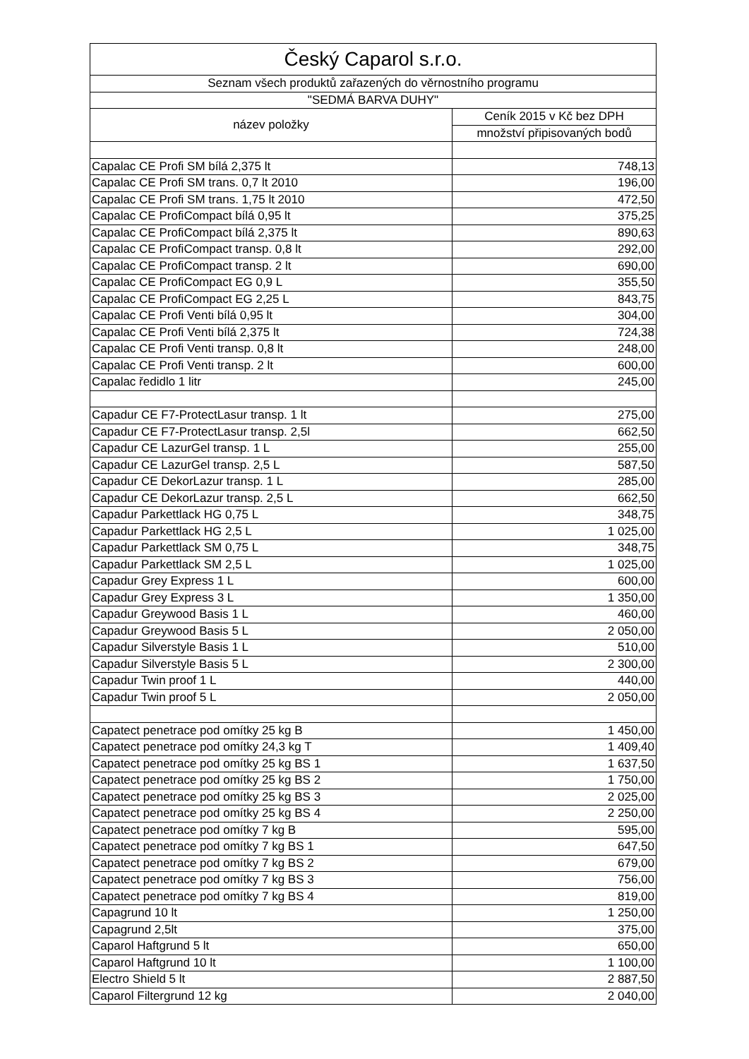| Český Caparol s.r.o. | |
| --- | --- |
| Seznam všech produktů zařazených do věrnostního programu | |
| "SEDMÁ BARVA DUHY" | |
| název položky | Ceník 2015 v Kč bez DPH |
| | množství připisovaných bodů |
| Capalac CE Profi SM bílá 2,375 lt | 748,13 |
| Capalac CE Profi SM trans. 0,7 lt 2010 | 196,00 |
| Capalac CE Profi SM trans. 1,75 lt 2010 | 472,50 |
| Capalac CE ProfiCompact bílá 0,95 lt | 375,25 |
| Capalac CE ProfiCompact bílá 2,375 lt | 890,63 |
| Capalac CE ProfiCompact transp. 0,8 lt | 292,00 |
| Capalac CE ProfiCompact transp. 2 lt | 690,00 |
| Capalac CE ProfiCompact EG 0,9 L | 355,50 |
| Capalac CE ProfiCompact EG 2,25 L | 843,75 |
| Capalac CE Profi Venti bílá 0,95 lt | 304,00 |
| Capalac CE Profi Venti bílá 2,375 lt | 724,38 |
| Capalac CE Profi Venti transp. 0,8 lt | 248,00 |
| Capalac CE Profi Venti transp. 2 lt | 600,00 |
| Capalac ředidlo 1 litr | 245,00 |
| Capadur CE F7-ProtectLasur transp. 1 lt | 275,00 |
| Capadur CE F7-ProtectLasur transp. 2,5l | 662,50 |
| Capadur CE LazurGel transp. 1 L | 255,00 |
| Capadur CE LazurGel transp. 2,5 L | 587,50 |
| Capadur CE DekorLazur transp. 1 L | 285,00 |
| Capadur CE DekorLazur transp. 2,5 L | 662,50 |
| Capadur Parkettlack HG 0,75 L | 348,75 |
| Capadur Parkettlack HG 2,5 L | 1 025,00 |
| Capadur Parkettlack SM 0,75 L | 348,75 |
| Capadur Parkettlack SM 2,5 L | 1 025,00 |
| Capadur Grey Express 1 L | 600,00 |
| Capadur Grey Express 3 L | 1 350,00 |
| Capadur Greywood Basis 1 L | 460,00 |
| Capadur Greywood Basis 5 L | 2 050,00 |
| Capadur Silverstyle Basis 1 L | 510,00 |
| Capadur Silverstyle Basis 5 L | 2 300,00 |
| Capadur Twin proof 1 L | 440,00 |
| Capadur Twin proof 5 L | 2 050,00 |
| Capatect penetrace pod omítky 25 kg B | 1 450,00 |
| Capatect penetrace pod omítky 24,3 kg T | 1 409,40 |
| Capatect penetrace pod omítky 25 kg BS 1 | 1 637,50 |
| Capatect penetrace pod omítky 25 kg BS 2 | 1 750,00 |
| Capatect penetrace pod omítky 25 kg BS 3 | 2 025,00 |
| Capatect penetrace pod omítky 25 kg BS 4 | 2 250,00 |
| Capatect penetrace pod omítky 7 kg B | 595,00 |
| Capatect penetrace pod omítky 7 kg BS 1 | 647,50 |
| Capatect penetrace pod omítky 7 kg BS 2 | 679,00 |
| Capatect penetrace pod omítky 7 kg BS 3 | 756,00 |
| Capatect penetrace pod omítky 7 kg BS 4 | 819,00 |
| Capagrund 10 lt | 1 250,00 |
| Capagrund 2,5lt | 375,00 |
| Caparol Haftgrund 5 lt | 650,00 |
| Caparol Haftgrund 10 lt | 1 100,00 |
| Electro Shield 5 lt | 2 887,50 |
| Caparol Filtergrund 12 kg | 2 040,00 |